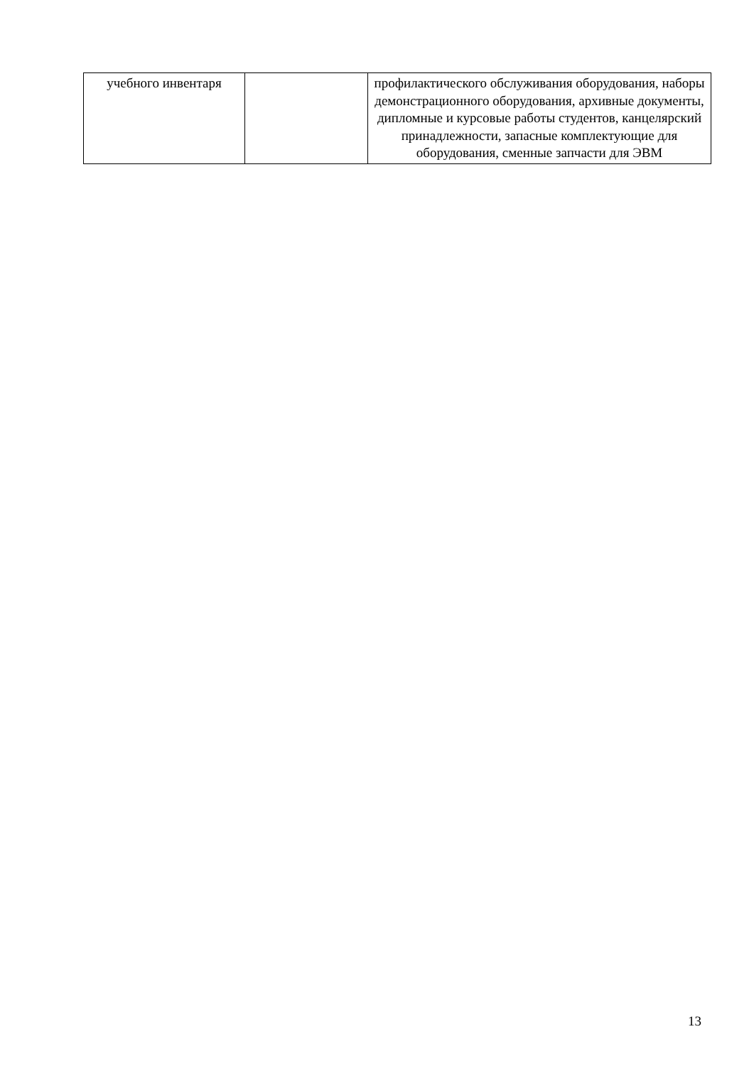| учебного инвентаря | | профилактического обслуживания оборудования, наборы демонстрационного оборудования, архивные документы, дипломные и курсовые работы студентов, канцелярский принадлежности, запасные комплектующие для оборудования, сменные запчасти для ЭВМ |
13